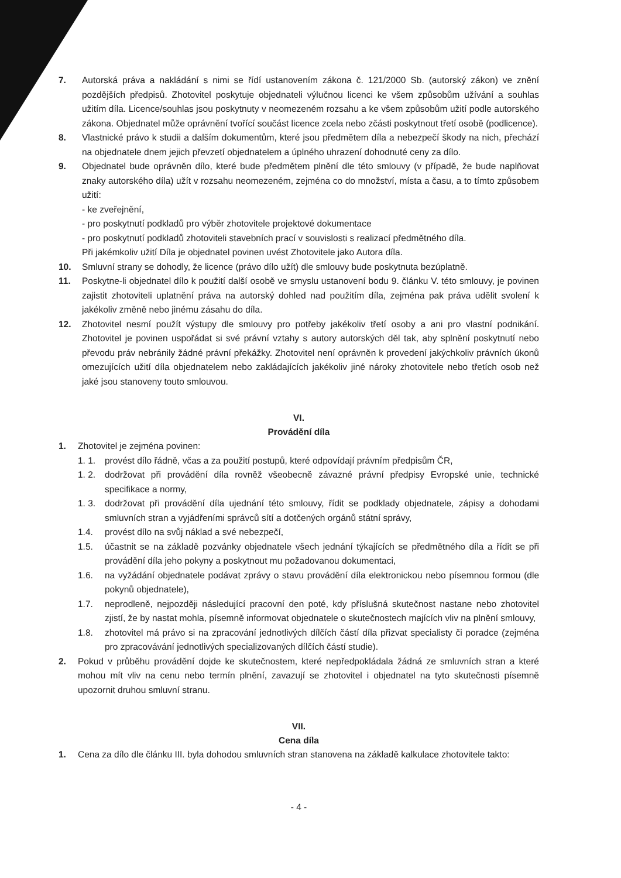7. Autorská práva a nakládání s nimi se řídí ustanovením zákona č. 121/2000 Sb. (autorský zákon) ve znění pozdějších předpisů. Zhotovitel poskytuje objednateli výlučnou licenci ke všem způsobům užívání a souhlas užitím díla. Licence/souhlas jsou poskytnuty v neomezeném rozsahu a ke všem způsobům užití podle autorského zákona. Objednatel může oprávnění tvořící součást licence zcela nebo zčásti poskytnout třetí osobě (podlicence).
8. Vlastnické právo k studii a dalším dokumentům, které jsou předmětem díla a nebezpečí škody na nich, přechází na objednatele dnem jejich převzetí objednatelem a úplného uhrazení dohodnuté ceny za dílo.
9. Objednatel bude oprávněn dílo, které bude předmětem plnění dle této smlouvy (v případě, že bude naplňovat znaky autorského díla) užít v rozsahu neomezeném, zejména co do množství, místa a času, a to tímto způsobem užití:
- ke zveřejnění,
- pro poskytnutí podkladů pro výběr zhotovitele projektové dokumentace
- pro poskytnutí podkladů zhotoviteli stavebních prací v souvislosti s realizací předmětného díla.
Při jakémkoliv užití Díla je objednatel povinen uvést Zhotovitele jako Autora díla.
10. Smluvní strany se dohodly, že licence (právo dílo užít) dle smlouvy bude poskytnuta bezúplatně.
11. Poskytne-li objednatel dílo k použití další osobě ve smyslu ustanovení bodu 9. článku V. této smlouvy, je povinen zajistit zhotoviteli uplatnění práva na autorský dohled nad použitím díla, zejména pak práva udělit svolení k jakékoliv změně nebo jinému zásahu do díla.
12. Zhotovitel nesmí použít výstupy dle smlouvy pro potřeby jakékoliv třetí osoby a ani pro vlastní podnikání. Zhotovitel je povinen uspořádat si své právní vztahy s autory autorských děl tak, aby splnění poskytnutí nebo převodu práv nebránily žádné právní překážky. Zhotovitel není oprávněn k provedení jakýchkoliv právních úkonů omezujících užití díla objednatelem nebo zakládajících jakékoliv jiné nároky zhotovitele nebo třetích osob než jaké jsou stanoveny touto smlouvou.
VI.
Provádění díla
1. Zhotovitel je zejména povinen:
1. 1.
provést dílo řádně, včas a za použití postupů, které odpovídají právním předpisům ČR,
1. 2.
dodržovat při provádění díla rovněž všeobecně závazné právní předpisy Evropské unie, technické specifikace a normy,
1. 3.
dodržovat při provádění díla ujednání této smlouvy, řídit se podklady objednatele, zápisy a dohodami smluvních stran a vyjádřeními správců sítí a dotčených orgánů státní správy,
1.4. provést dílo na svůj náklad a své nebezpečí,
1.5. účastnit se na základě pozvánky objednatele všech jednání týkajících se předmětného díla a řídit se při provádění díla jeho pokyny a poskytnout mu požadovanou dokumentaci,
1.6. na vyžádání objednatele podávat zprávy o stavu provádění díla elektronickou nebo písemnou formou (dle pokynů objednatele),
1.7. neprodleně, nejpozději následující pracovní den poté, kdy příslušná skutečnost nastane nebo zhotovitel zjistí, že by nastat mohla, písemně informovat objednatele o skutečnostech majících vliv na plnění smlouvy,
1.8. zhotovitel má právo si na zpracování jednotlivých dílčích částí díla přizvat specialisty či poradce (zejména pro zpracovávání jednotlivých specializovaných dílčích částí studie).
2. Pokud v průběhu provádění dojde ke skutečnostem, které nepředpokládala žádná ze smluvních stran a které mohou mít vliv na cenu nebo termín plnění, zavazují se zhotovitel i objednatel na tyto skutečnosti písemně upozornit druhou smluvní stranu.
VII.
Cena díla
1. Cena za dílo dle článku III. byla dohodou smluvních stran stanovena na základě kalkulace zhotovitele takto:
- 4 -